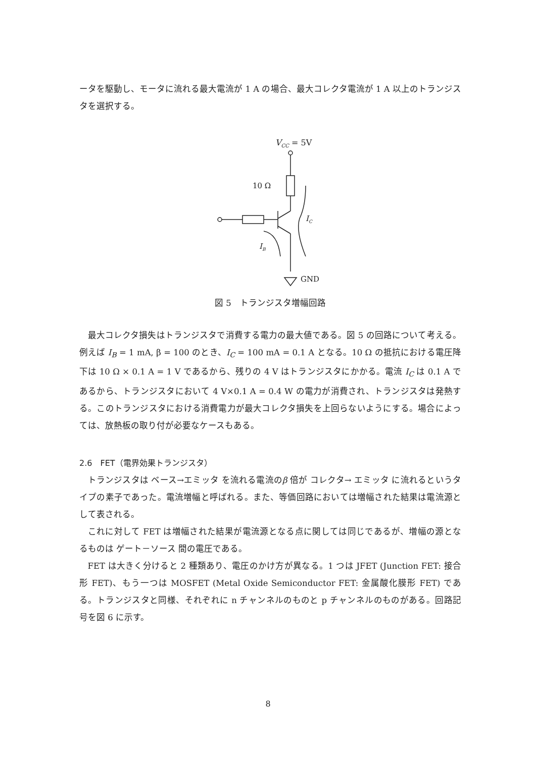ータを駆動し、モータに流れる最大電流が 1 A の場合、最大コレクタ電流が 1 A 以上のトランジスタを選択する。
VCC = 5V
10 Ω
GND
IB
IC
図 5　トランジスタ増幅回路
最大コレクタ損失はトランジスタで消費する電力の最大値である。図 5 の回路について考える。例えば I<sub>B</sub> = 1 mA, β = 100 のとき、I<sub>C</sub> = 100 mA = 0.1 A となる。10 Ω の抵抗における電圧降下は 10 Ω × 0.1 A = 1 V であるから、残りの 4 V はトランジスタにかかる。電流 I<sub>C</sub> は 0.1 A であるから、トランジスタにおいて 4 V×0.1 A = 0.4 W の電力が消費され、トランジスタは発熱する。このトランジスタにおける消費電力が最大コレクタ損失を上回らないようにする。場合によっては、放熱板の取り付が必要なケースもある。
2.6　FET（電界効果トランジスタ）
トランジスタは ベース→エミッタ を流れる電流のβ 倍が コレクタ→ エミッタ に流れるというタイプの素子であった。電流増幅と呼ばれる。また、等価回路においては増幅された結果は電流源として表される。
これに対して FET は増幅された結果が電流源となる点に関しては同じであるが、増幅の源となるものは ゲート－ソース 間の電圧である。
FET は大きく分けると 2 種類あり、電圧のかけ方が異なる。1 つは JFET (Junction FET: 接合形 FET)、もう一つは MOSFET (Metal Oxide Semiconductor FET: 金属酸化膜形 FET) である。トランジスタと同様、それぞれに n チャンネルのものと p チャンネルのものがある。回路記号を図 6 に示す。
8